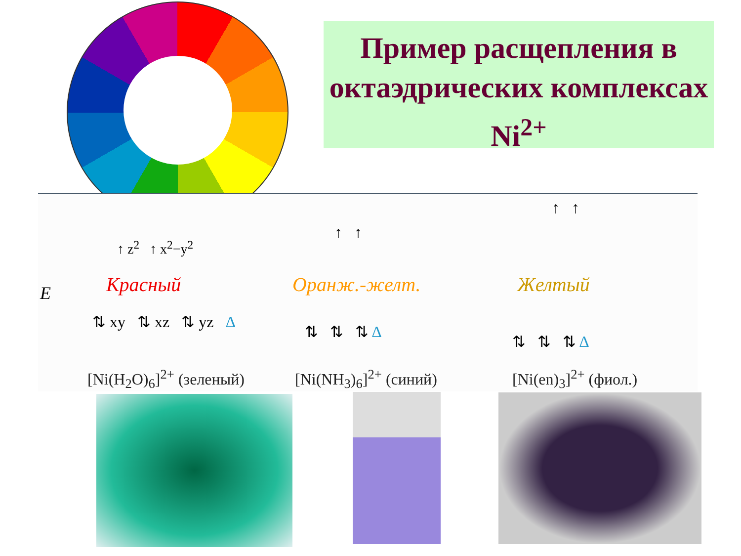Пример расщепления в октаэдрических комплексах Ni<sup>2+</sup>
E
Красный Оранж.-желт. Желтый
↑ z<sup>2</sup> ↑ x<sup>2</sup>−y<sup>2</sup>
⇅ xy ⇅ xz ⇅ yz Δ
↑ ↑
⇅ ⇅ ⇅ Δ
↑ ↑
⇅ ⇅ ⇅ Δ
[Ni(H<sub>2</sub>O)<sub>6</sub>]<sup>2+</sup> (зеленый) [Ni(NH<sub>3</sub>)<sub>6</sub>]<sup>2+</sup> (синий) [Ni(en)<sub>3</sub>]<sup>2+</sup> (фиол.)